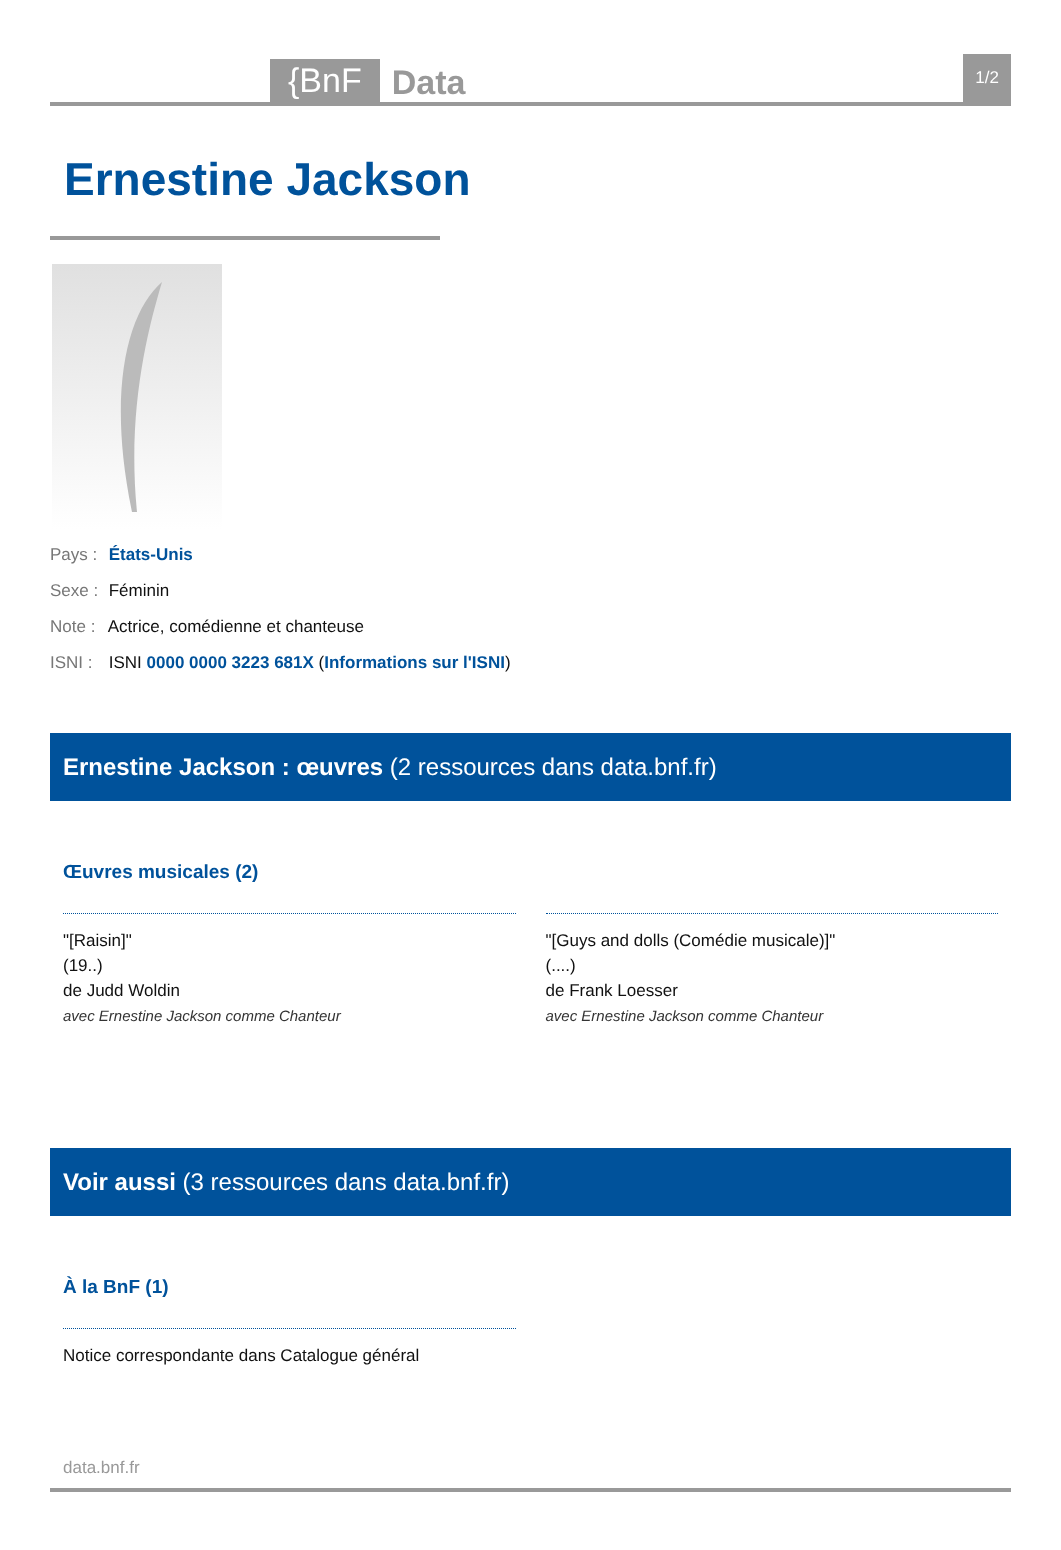{BnF Data 1/2
Ernestine Jackson
Pays : États-Unis
Sexe : Féminin
Note : Actrice, comédienne et chanteuse
ISNI : ISNI 0000 0000 3223 681X (Informations sur l'ISNI)
Ernestine Jackson : œuvres (2 ressources dans data.bnf.fr)
Œuvres musicales (2)
"[Raisin]"
(19..)
de Judd Woldin
avec Ernestine Jackson comme Chanteur
"[Guys and dolls (Comédie musicale)]"
(....)
de Frank Loesser
avec Ernestine Jackson comme Chanteur
Voir aussi (3 ressources dans data.bnf.fr)
À la BnF (1)
Notice correspondante dans Catalogue général
data.bnf.fr